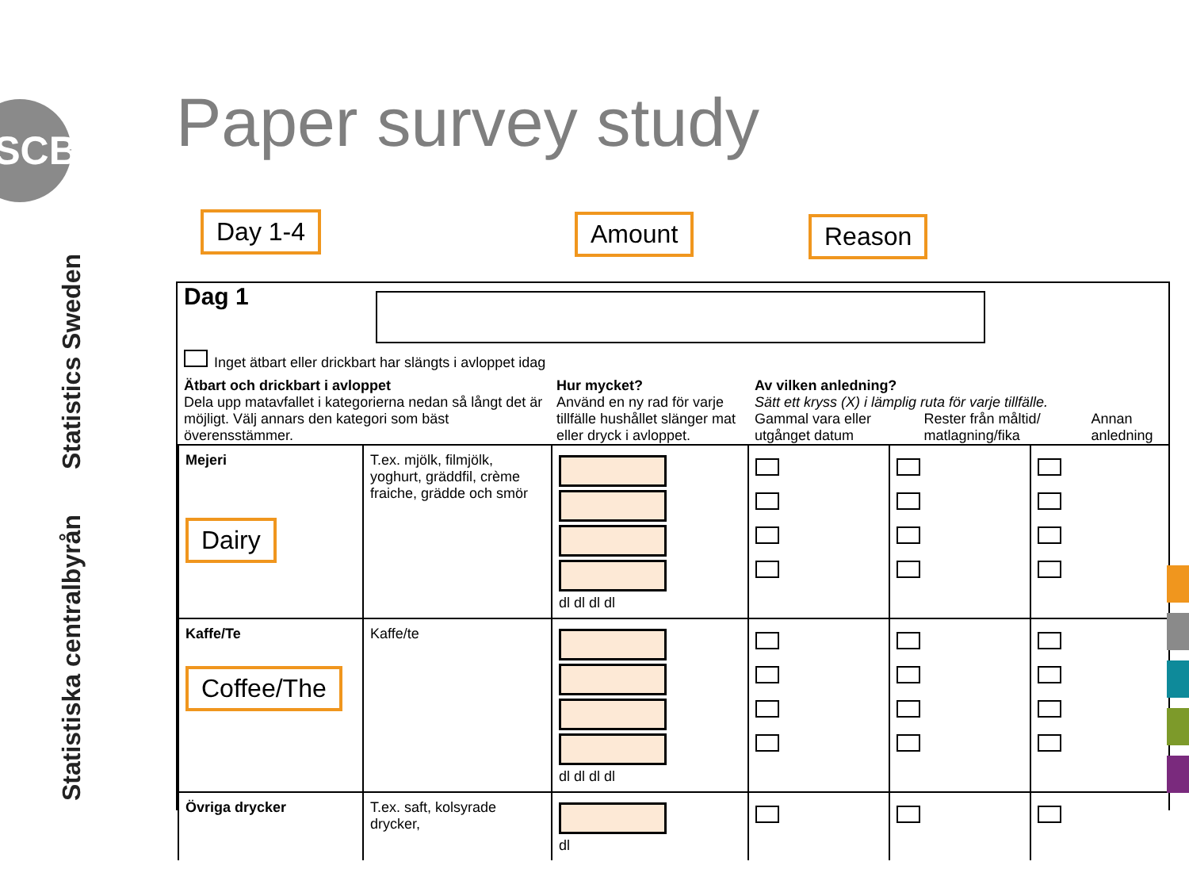SCB
Statistics Sweden
Statistiska centralbyrån
Paper survey study
Day 1-4 Amount Reason
Dag 1
Inget ätbart eller drickbart har slängts i avloppet idag
Ätbart och drickbart i avloppet
Dela upp matavfallet i kategorierna nedan så långt det är möjligt. Välj annars den kategori som bäst överensstämmer.
Hur mycket?
Använd en ny rad för varje tillfälle hushållet slänger mat eller dryck i avloppet.
Av vilken anledning?
Sätt ett kryss (X) i lämplig ruta för varje tillfälle.
Gammal vara eller utgånget datum Rester från måltid/ matlagning/fika Annan anledning
| Mejeri Dairy | T.ex. mjölk, filmjölk, yoghurt, gräddfil, crème fraiche, grädde och smör | dl dl dl dl | | | |
| Kaffe/Te Coffee/The | Kaffe/te | dl dl dl dl | | | |
| Övriga drycker | T.ex. saft, kolsyrade drycker, | dl | | | |